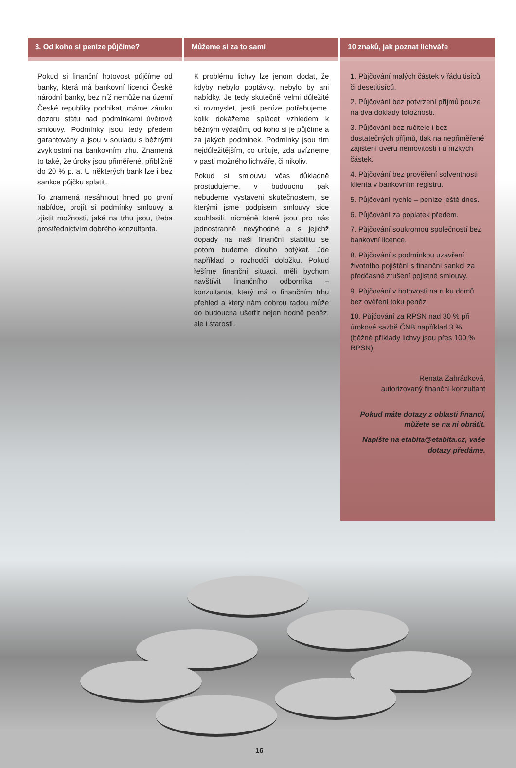3. Od koho si peníze půjčíme?
Pokud si finanční hotovost půjčíme od banky, která má bankovní licenci České národní banky, bez níž nemůže na území České republiky podnikat, máme záruku dozoru státu nad podmínkami úvěrové smlouvy. Podmínky jsou tedy předem garantovány a jsou v souladu s běžnými zvyklostmi na bankovním trhu. Znamená to také, že úroky jsou přiměřené, přibližně do 20 % p. a. U některých bank lze i bez sankce půjčku splatit.
To znamená nesáhnout hned po první nabídce, projít si podmínky smlouvy a zjistit možnosti, jaké na trhu jsou, třeba prostřednictvím dobrého konzultanta.
Můžeme si za to sami
K problému lichvy lze jenom dodat, že kdyby nebylo poptávky, nebylo by ani nabídky. Je tedy skutečně velmi důležité si rozmyslet, jestli peníze potřebujeme, kolik dokážeme splácet vzhledem k běžným výdajům, od koho si je půjčíme a za jakých podmínek. Podmínky jsou tím nejdůležitějším, co určuje, zda uvízneme v pasti možného lichváře, či nikoliv.
Pokud si smlouvu včas důkladně prostudujeme, v budoucnu pak nebudeme vystaveni skutečnostem, se kterými jsme podpisem smlouvy sice souhlasili, nicméně které jsou pro nás jednostranně nevýhodné a s jejichž dopady na naši finanční stabilitu se potom budeme dlouho potýkat. Jde například o rozhodčí doložku. Pokud řešíme finanční situaci, měli bychom navštívit finančního odborníka – konzultanta, který má o finančním trhu přehled a který nám dobrou radou může do budoucna ušetřit nejen hodně peněz, ale i starostí.
10 znaků, jak poznat lichváře
1. Půjčování malých částek v řádu tisíců či desetitisíců.
2. Půjčování bez potvrzení příjmů pouze na dva doklady totožnosti.
3. Půjčování bez ručitele i bez dostatečných příjmů, tlak na nepřiměřené
zajištění úvěru nemovitostí i u nízkých částek.
4. Půjčování bez prověření solventnosti klienta v bankovním registru.
5. Půjčování rychle – peníze ještě dnes.
6. Půjčování za poplatek předem.
7. Půjčování soukromou společností bez bankovní licence.
8. Půjčování s podmínkou uzavření životního pojištění s finanční sankcí za předčasné zrušení pojistné smlouvy.
9. Půjčování v hotovosti na ruku domů bez ověření toku peněz.
10. Půjčování za RPSN nad 30 % při úrokové sazbě ČNB například 3 % (běžné příklady lichvy jsou přes 100 % RPSN).
Renata Zahrádková,
autorizovaný finanční konzultant
Pokud máte dotazy z oblasti financí, můžete se na ni obrátit.
Napište na etabita@etabita.cz, vaše dotazy předáme.
16